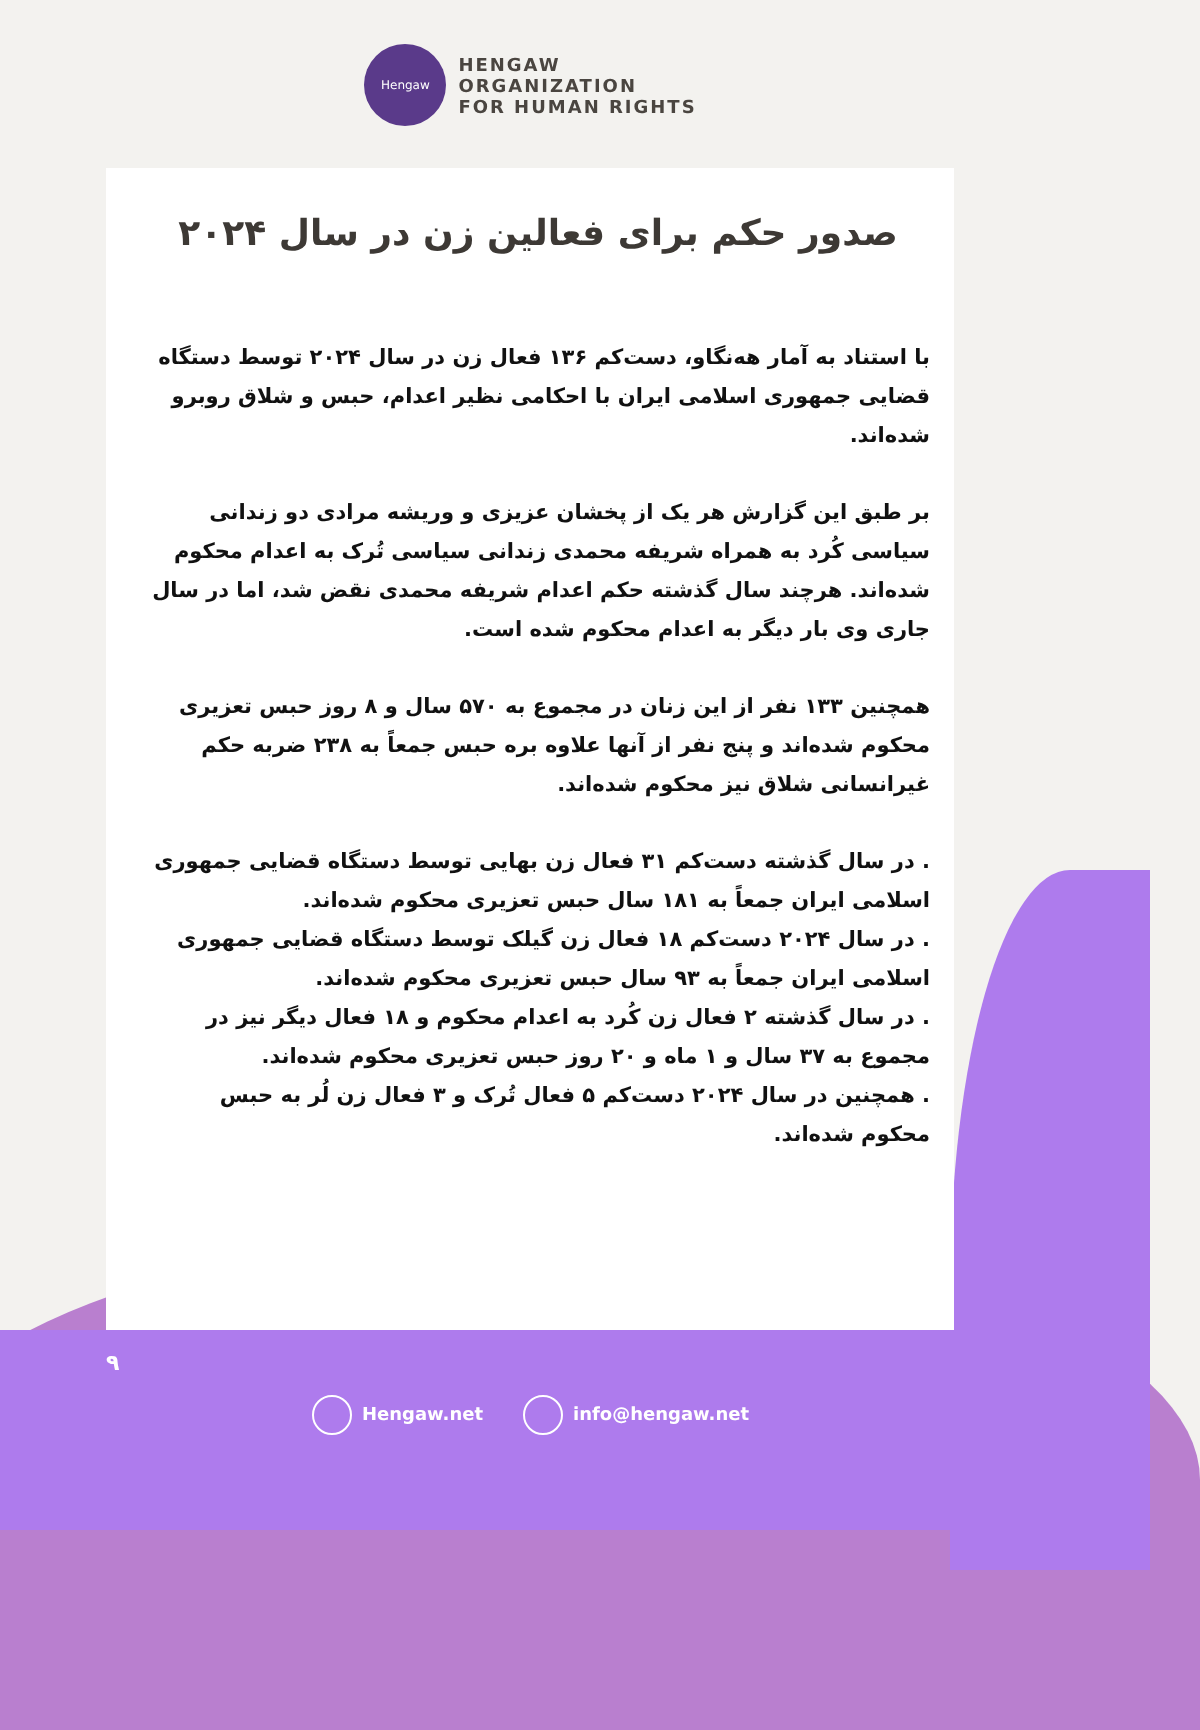Hengaw
HENGAW
ORGANIZATION
FOR HUMAN RIGHTS
صدور حکم برای فعالین زن در سال ۲۰۲۴
با استناد به آمار هه‌نگاو، دست‌کم ۱۳۶ فعال زن در سال ۲۰۲۴ توسط دستگاه قضایی جمهوری اسلامی ایران با احکامی نظیر اعدام، حبس و شلاق روبرو شده‌اند.
بر طبق این گزارش هر یک از پخشان عزیزی و وریشه مرادی دو زندانی سیاسی کُرد به همراه شریفه محمدی زندانی سیاسی تُرک به اعدام محکوم شده‌اند. هرچند سال گذشته حکم اعدام شریفه محمدی نقض شد، اما در سال جاری وی بار دیگر به اعدام محکوم شده است.
همچنین ۱۳۳ نفر از این زنان در مجموع به ۵۷۰ سال و ۸ روز حبس تعزیری محکوم شده‌اند و پنج نفر از آنها علاوه بره حبس جمعاً به ۲۳۸ ضربه حکم غیرانسانی شلاق نیز محکوم شده‌اند.
. در سال گذشته دست‌کم ۳۱ فعال زن بهایی توسط دستگاه قضایی جمهوری اسلامی ایران جمعاً به ۱۸۱ سال حبس تعزیری محکوم شده‌اند.
. در سال ۲۰۲۴ دست‌کم ۱۸ فعال زن گیلک توسط دستگاه قضایی جمهوری اسلامی ایران جمعاً به ۹۳ سال حبس تعزیری محکوم شده‌اند.
. در سال گذشته ۲ فعال زن کُرد به اعدام محکوم و ۱۸ فعال دیگر نیز در مجموع به ۳۷ سال و ۱ ماه و ۲۰ روز حبس تعزیری محکوم شده‌اند.
. همچنین در سال ۲۰۲۴ دست‌کم ۵ فعال تُرک و ۳ فعال زن لُر به حبس محکوم شده‌اند.
۹
Hengaw.net info@hengaw.net